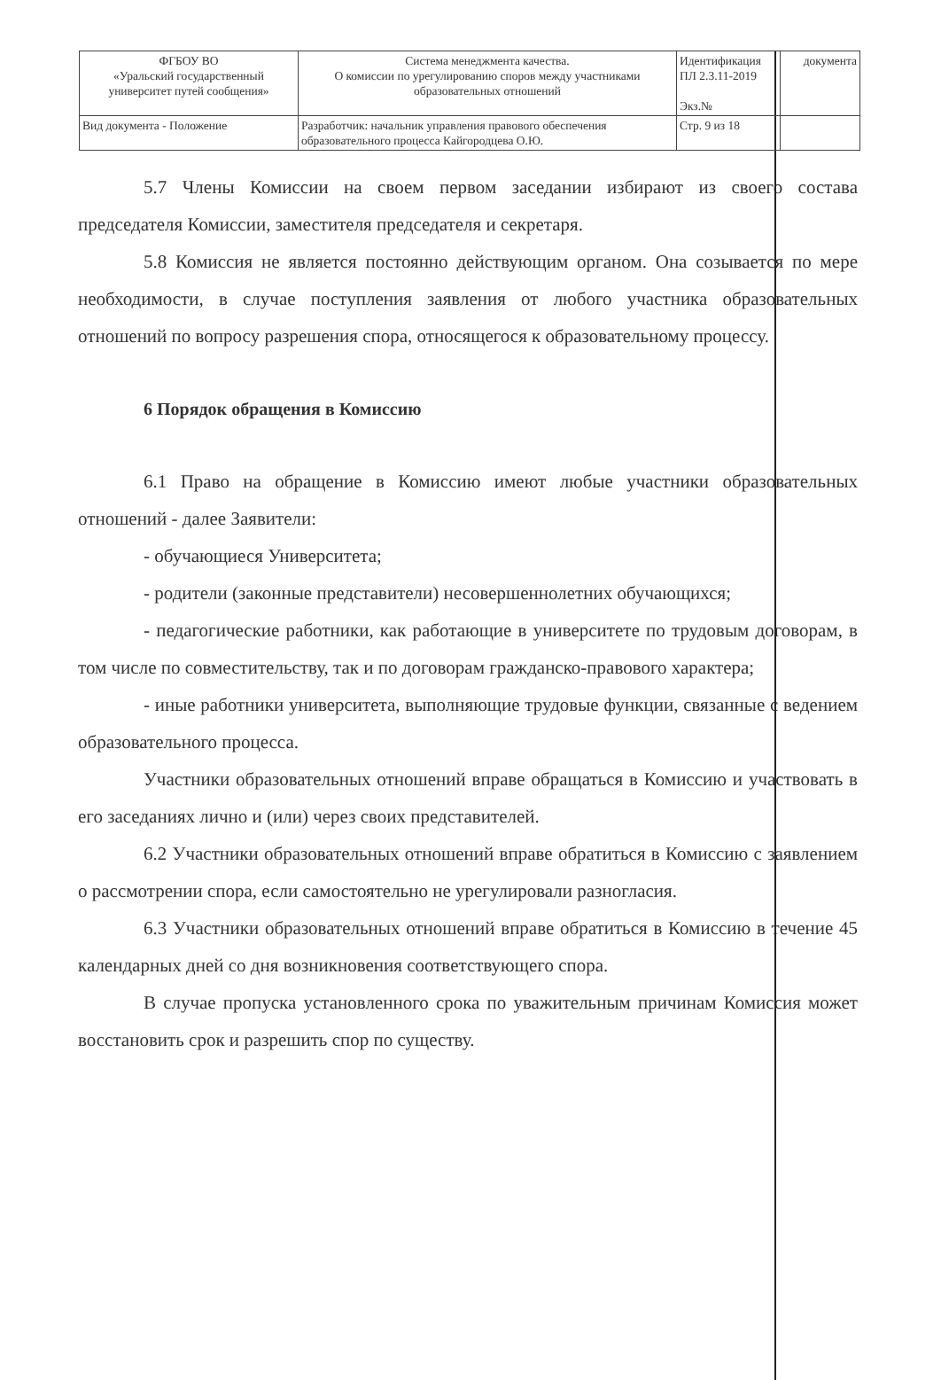| ФГБОУ ВО «Уральский государственный университет путей сообщения» | Система менеджмента качества. О комиссии по урегулированию споров между участниками образовательных отношений | Идентификация ПЛ 2.3.11-2019 Экз.№ | документа |
| Вид документа - Положение | Разработчик: начальник управления правового обеспечения образовательного процесса Кайгородцева О.Ю. | Стр. 9 из 18 | |
5.7 Члены Комиссии на своем первом заседании избирают из своего состава председателя Комиссии, заместителя председателя и секретаря.
5.8 Комиссия не является постоянно действующим органом. Она созывается по мере необходимости, в случае поступления заявления от любого участника образовательных отношений по вопросу разрешения спора, относящегося к образовательному процессу.
6 Порядок обращения в Комиссию
6.1 Право на обращение в Комиссию имеют любые участники образовательных отношений - далее Заявители:
- обучающиеся Университета;
- родители (законные представители) несовершеннолетних обучающихся;
- педагогические работники, как работающие в университете по трудовым договорам, в том числе по совместительству, так и по договорам гражданско-правового характера;
- иные работники университета, выполняющие трудовые функции, связанные с ведением образовательного процесса.
Участники образовательных отношений вправе обращаться в Комиссию и участвовать в его заседаниях лично и (или) через своих представителей.
6.2 Участники образовательных отношений вправе обратиться в Комиссию с заявлением о рассмотрении спора, если самостоятельно не урегулировали разногласия.
6.3 Участники образовательных отношений вправе обратиться в Комиссию в течение 45 календарных дней со дня возникновения соответствующего спора.
В случае пропуска установленного срока по уважительным причинам Комиссия может восстановить срок и разрешить спор по существу.